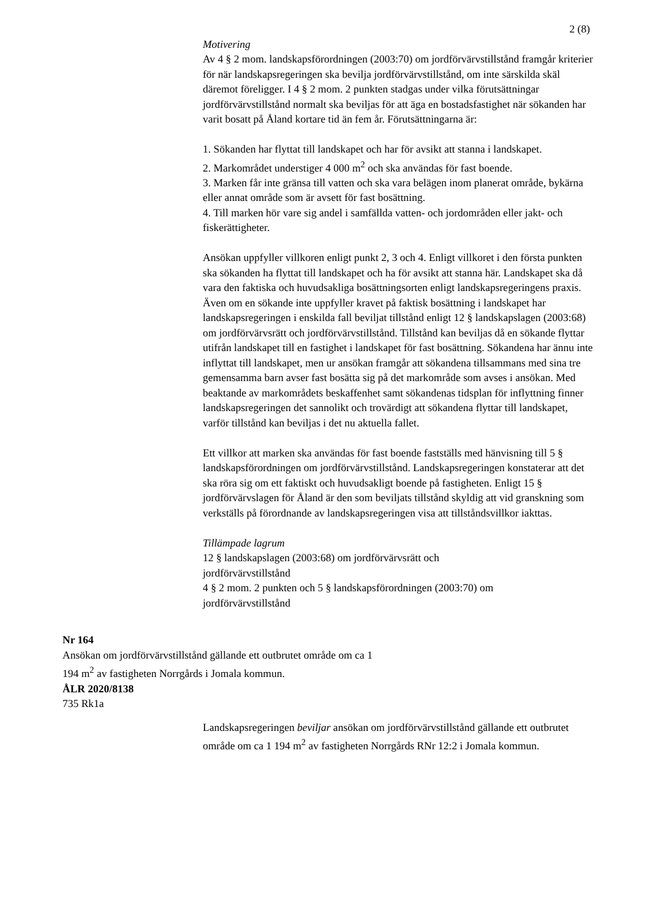2 (8)
Motivering
Av 4 § 2 mom. landskapsförordningen (2003:70) om jordförvärvstillstånd framgår kriterier för när landskapsregeringen ska bevilja jordförvärvstillstånd, om inte särskilda skäl däremot föreligger. I 4 § 2 mom. 2 punkten stadgas under vilka förutsättningar jordförvärvstillstånd normalt ska beviljas för att äga en bostadsfastighet när sökanden har varit bosatt på Åland kortare tid än fem år. Förutsättningarna är:
1. Sökanden har flyttat till landskapet och har för avsikt att stanna i landskapet.
2. Markområdet understiger 4 000 m<sup>2</sup> och ska användas för fast boende.
3. Marken får inte gränsa till vatten och ska vara belägen inom planerat område, bykärna eller annat område som är avsett för fast bosättning.
4. Till marken hör vare sig andel i samfällda vatten- och jordområden eller jakt- och fiskerättigheter.
Ansökan uppfyller villkoren enligt punkt 2, 3 och 4. Enligt villkoret i den första punkten ska sökanden ha flyttat till landskapet och ha för avsikt att stanna här. Landskapet ska då vara den faktiska och huvudsakliga bosättningsorten enligt landskapsregeringens praxis. Även om en sökande inte uppfyller kravet på faktisk bosättning i landskapet har landskapsregeringen i enskilda fall beviljat tillstånd enligt 12 § landskapslagen (2003:68) om jordförvärvsrätt och jordförvärvstillstånd. Tillstånd kan beviljas då en sökande flyttar utifrån landskapet till en fastighet i landskapet för fast bosättning. Sökandena har ännu inte inflyttat till landskapet, men ur ansökan framgår att sökandena tillsammans med sina tre gemensamma barn avser fast bosätta sig på det markområde som avses i ansökan. Med beaktande av markområdets beskaffenhet samt sökandenas tidsplan för inflyttning finner landskapsregeringen det sannolikt och trovärdigt att sökandena flyttar till landskapet, varför tillstånd kan beviljas i det nu aktuella fallet.
Ett villkor att marken ska användas för fast boende fastställs med hänvisning till 5 § landskapsförordningen om jordförvärvstillstånd. Landskapsregeringen konstaterar att det ska röra sig om ett faktiskt och huvudsakligt boende på fastigheten. Enligt 15 § jordförvärvslagen för Åland är den som beviljats tillstånd skyldig att vid granskning som verkställs på förordnande av landskapsregeringen visa att tillståndsvillkor iakttas.
Tillämpade lagrum
12 § landskapslagen (2003:68) om jordförvärvsrätt och
jordförvärvstillstånd
4 § 2 mom. 2 punkten och 5 § landskapsförordningen (2003:70) om
jordförvärvstillstånd
Nr 164
Ansökan om jordförvärvstillstånd gällande ett outbrutet område om ca 1 194 m<sup>2</sup> av fastigheten Norrgårds i Jomala kommun.
ÅLR 2020/8138
735 Rk1a
Landskapsregeringen beviljar ansökan om jordförvärvstillstånd gällande ett outbrutet område om ca 1 194 m<sup>2</sup> av fastigheten Norrgårds RNr 12:2 i Jomala kommun.